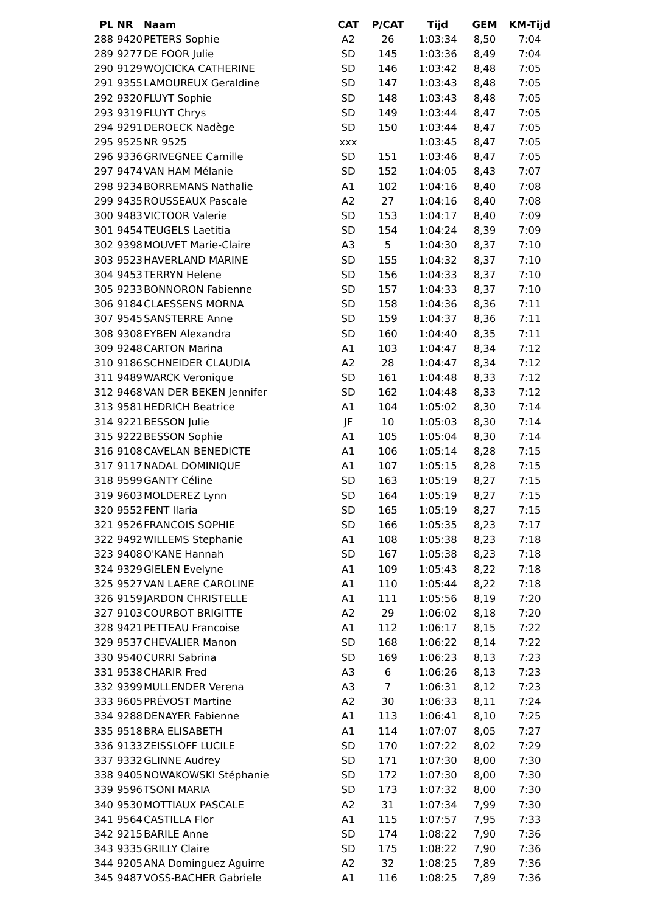| PL | NR | Naam | CAT | P/CAT | Tijd | GEM | KM-Tijd |
| --- | --- | --- | --- | --- | --- | --- | --- |
| 288 | 9420 | PETERS Sophie | A2 | 26 | 1:03:34 | 8,50 | 7:04 |
| 289 | 9277 | DE FOOR Julie | SD | 145 | 1:03:36 | 8,49 | 7:04 |
| 290 | 9129 | WOJCICKA CATHERINE | SD | 146 | 1:03:42 | 8,48 | 7:05 |
| 291 | 9355 | LAMOUREUX Geraldine | SD | 147 | 1:03:43 | 8,48 | 7:05 |
| 292 | 9320 | FLUYT Sophie | SD | 148 | 1:03:43 | 8,48 | 7:05 |
| 293 | 9319 | FLUYT Chrys | SD | 149 | 1:03:44 | 8,47 | 7:05 |
| 294 | 9291 | DEROECK Nadège | SD | 150 | 1:03:44 | 8,47 | 7:05 |
| 295 | 9525 | NR 9525 | xxx | | 1:03:45 | 8,47 | 7:05 |
| 296 | 9336 | GRIVEGNEE Camille | SD | 151 | 1:03:46 | 8,47 | 7:05 |
| 297 | 9474 | VAN HAM Mélanie | SD | 152 | 1:04:05 | 8,43 | 7:07 |
| 298 | 9234 | BORREMANS Nathalie | A1 | 102 | 1:04:16 | 8,40 | 7:08 |
| 299 | 9435 | ROUSSEAUX Pascale | A2 | 27 | 1:04:16 | 8,40 | 7:08 |
| 300 | 9483 | VICTOOR Valerie | SD | 153 | 1:04:17 | 8,40 | 7:09 |
| 301 | 9454 | TEUGELS Laetitia | SD | 154 | 1:04:24 | 8,39 | 7:09 |
| 302 | 9398 | MOUVET Marie-Claire | A3 | 5 | 1:04:30 | 8,37 | 7:10 |
| 303 | 9523 | HAVERLAND MARINE | SD | 155 | 1:04:32 | 8,37 | 7:10 |
| 304 | 9453 | TERRYN Helene | SD | 156 | 1:04:33 | 8,37 | 7:10 |
| 305 | 9233 | BONNORON Fabienne | SD | 157 | 1:04:33 | 8,37 | 7:10 |
| 306 | 9184 | CLAESSENS MORNA | SD | 158 | 1:04:36 | 8,36 | 7:11 |
| 307 | 9545 | SANSTERRE Anne | SD | 159 | 1:04:37 | 8,36 | 7:11 |
| 308 | 9308 | EYBEN Alexandra | SD | 160 | 1:04:40 | 8,35 | 7:11 |
| 309 | 9248 | CARTON Marina | A1 | 103 | 1:04:47 | 8,34 | 7:12 |
| 310 | 9186 | SCHNEIDER CLAUDIA | A2 | 28 | 1:04:47 | 8,34 | 7:12 |
| 311 | 9489 | WARCK Veronique | SD | 161 | 1:04:48 | 8,33 | 7:12 |
| 312 | 9468 | VAN DER BEKEN Jennifer | SD | 162 | 1:04:48 | 8,33 | 7:12 |
| 313 | 9581 | HEDRICH Beatrice | A1 | 104 | 1:05:02 | 8,30 | 7:14 |
| 314 | 9221 | BESSON Julie | JF | 10 | 1:05:03 | 8,30 | 7:14 |
| 315 | 9222 | BESSON Sophie | A1 | 105 | 1:05:04 | 8,30 | 7:14 |
| 316 | 9108 | CAVELAN BENEDICTE | A1 | 106 | 1:05:14 | 8,28 | 7:15 |
| 317 | 9117 | NADAL DOMINIQUE | A1 | 107 | 1:05:15 | 8,28 | 7:15 |
| 318 | 9599 | GANTY Céline | SD | 163 | 1:05:19 | 8,27 | 7:15 |
| 319 | 9603 | MOLDEREZ Lynn | SD | 164 | 1:05:19 | 8,27 | 7:15 |
| 320 | 9552 | FENT Ilaria | SD | 165 | 1:05:19 | 8,27 | 7:15 |
| 321 | 9526 | FRANCOIS SOPHIE | SD | 166 | 1:05:35 | 8,23 | 7:17 |
| 322 | 9492 | WILLEMS Stephanie | A1 | 108 | 1:05:38 | 8,23 | 7:18 |
| 323 | 9408 | O'KANE Hannah | SD | 167 | 1:05:38 | 8,23 | 7:18 |
| 324 | 9329 | GIELEN Evelyne | A1 | 109 | 1:05:43 | 8,22 | 7:18 |
| 325 | 9527 | VAN LAERE CAROLINE | A1 | 110 | 1:05:44 | 8,22 | 7:18 |
| 326 | 9159 | JARDON CHRISTELLE | A1 | 111 | 1:05:56 | 8,19 | 7:20 |
| 327 | 9103 | COURBOT BRIGITTE | A2 | 29 | 1:06:02 | 8,18 | 7:20 |
| 328 | 9421 | PETTEAU Francoise | A1 | 112 | 1:06:17 | 8,15 | 7:22 |
| 329 | 9537 | CHEVALIER Manon | SD | 168 | 1:06:22 | 8,14 | 7:22 |
| 330 | 9540 | CURRI Sabrina | SD | 169 | 1:06:23 | 8,13 | 7:23 |
| 331 | 9538 | CHARIR Fred | A3 | 6 | 1:06:26 | 8,13 | 7:23 |
| 332 | 9399 | MULLENDER Verena | A3 | 7 | 1:06:31 | 8,12 | 7:23 |
| 333 | 9605 | PRÉVOST Martine | A2 | 30 | 1:06:33 | 8,11 | 7:24 |
| 334 | 9288 | DENAYER Fabienne | A1 | 113 | 1:06:41 | 8,10 | 7:25 |
| 335 | 9518 | BRA ELISABETH | A1 | 114 | 1:07:07 | 8,05 | 7:27 |
| 336 | 9133 | ZEISSLOFF LUCILE | SD | 170 | 1:07:22 | 8,02 | 7:29 |
| 337 | 9332 | GLINNE Audrey | SD | 171 | 1:07:30 | 8,00 | 7:30 |
| 338 | 9405 | NOWAKOWSKI Stéphanie | SD | 172 | 1:07:30 | 8,00 | 7:30 |
| 339 | 9596 | TSONI MARIA | SD | 173 | 1:07:32 | 8,00 | 7:30 |
| 340 | 9530 | MOTTIAUX PASCALE | A2 | 31 | 1:07:34 | 7,99 | 7:30 |
| 341 | 9564 | CASTILLA Flor | A1 | 115 | 1:07:57 | 7,95 | 7:33 |
| 342 | 9215 | BARILE Anne | SD | 174 | 1:08:22 | 7,90 | 7:36 |
| 343 | 9335 | GRILLY Claire | SD | 175 | 1:08:22 | 7,90 | 7:36 |
| 344 | 9205 | ANA Dominguez Aguirre | A2 | 32 | 1:08:25 | 7,89 | 7:36 |
| 345 | 9487 | VOSS-BACHER Gabriele | A1 | 116 | 1:08:25 | 7,89 | 7:36 |